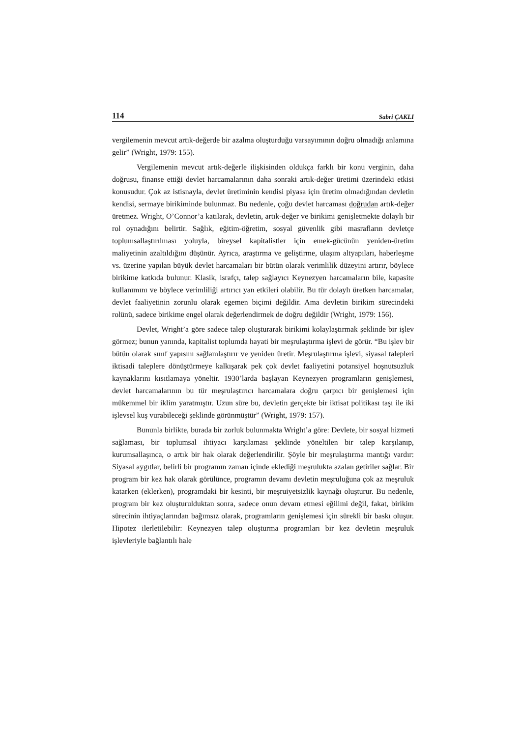114 Sabri ÇAKLI
vergilemenin mevcut artık-değerde bir azalma oluşturduğu varsayımının doğru olmadığı anlamına gelir” (Wright, 1979: 155).
Vergilemenin mevcut artık-değerle ilişkisinden oldukça farklı bir konu verginin, daha doğrusu, finanse ettiği devlet harcamalarının daha sonraki artık-değer üretimi üzerindeki etkisi konusudur. Çok az istisnayla, devlet üretiminin kendisi piyasa için üretim olmadığından devletin kendisi, sermaye birikiminde bulunmaz. Bu nedenle, çoğu devlet harcaması doğrudan artık-değer üretmez. Wright, O’Connor’a katılarak, devletin, artık-değer ve birikimi genişletmekte dolaylı bir rol oynadığını belirtir. Sağlık, eğitim-öğretim, sosyal güvenlik gibi masrafların devletçe toplumsallaştırılması yoluyla, bireysel kapitalistler için emek-gücünün yeniden-üretim maliyetinin azaltıldığını düşünür. Ayrıca, araştırma ve geliştirme, ulaşım altyapıları, haberleşme vs. üzerine yapılan büyük devlet harcamaları bir bütün olarak verimlilik düzeyini artırır, böylece birikime katkıda bulunur. Klasik, israfçı, talep sağlayıcı Keynezyen harcamaların bile, kapasite kullanımını ve böylece verimliliği artırıcı yan etkileri olabilir. Bu tür dolaylı üretken harcamalar, devlet faaliyetinin zorunlu olarak egemen biçimi değildir. Ama devletin birikim sürecindeki rolünü, sadece birikime engel olarak değerlendirmek de doğru değildir (Wright, 1979: 156).
Devlet, Wright’a göre sadece talep oluşturarak birikimi kolaylaştırmak şeklinde bir işlev görmez; bunun yanında, kapitalist toplumda hayati bir meşrulaştırma işlevi de görür. “Bu işlev bir bütün olarak sınıf yapısını sağlamlaştırır ve yeniden üretir. Meşrulaştırma işlevi, siyasal talepleri iktisadi taleplere dönüştürmeye kalkışarak pek çok devlet faaliyetini potansiyel hoşnutsuzluk kaynaklarını kısıtlamaya yöneltir. 1930’larda başlayan Keynezyen programların genişlemesi, devlet harcamalarının bu tür meşrulaştırıcı harcamalara doğru çarpıcı bir genişlemesi için mükemmel bir iklim yaratmıştır. Uzun süre bu, devletin gerçekte bir iktisat politikası taşı ile iki işlevsel kuş vurabileceği şeklinde görünmüştür” (Wright, 1979: 157).
Bununla birlikte, burada bir zorluk bulunmakta Wright’a göre: Devlete, bir sosyal hizmeti sağlaması, bir toplumsal ihtiyacı karşılaması şeklinde yöneltilen bir talep karşılanıp, kurumsallaşınca, o artık bir hak olarak değerlendirilir. Şöyle bir meşrulaştırma mantığı vardır: Siyasal aygıtlar, belirli bir programın zaman içinde eklediği meşrulukta azalan getiriler sağlar. Bir program bir kez hak olarak görülünce, programın devamı devletin meşruluğuna çok az meşruluk katarken (eklerken), programdaki bir kesinti, bir meşruiyetsizlik kaynağı oluşturur. Bu nedenle, program bir kez oluşturulduktan sonra, sadece onun devam etmesi eğilimi değil, fakat, birikim sürecinin ihtiyaçlarından bağımsız olarak, programların genişlemesi için sürekli bir baskı oluşur. Hipotez ilerletilebilir: Keynezyen talep oluşturma programları bir kez devletin meşruluk işlevleriyle bağlantılı hale